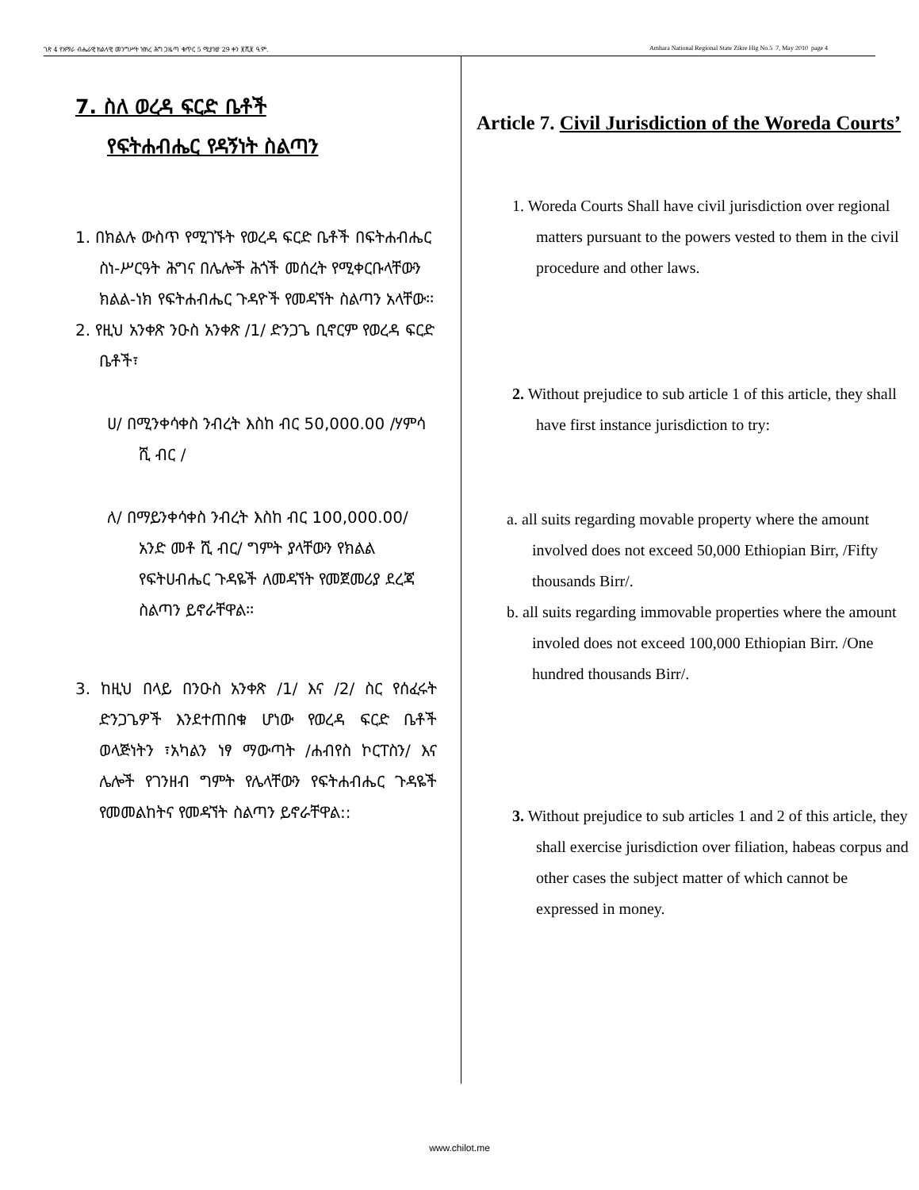ገጽ 4 የአማራ ብሔራዊ ክልላዊ መንግሥት ዝክረ ሕግ ጋዜጣ ቁጥር 5 ሚያዝያ 29 ቀን ፪ሺ፪ ዓ.ም. Amhara National Regional State Zikre Hig No.5 7, May 2010 page 4
7. ስለ ወረዳ ፍርድ ቤቶች
የፍትሐብሔር የዳኝነት ስልጣን
1. በክልሉ ውስጥ የሚገኙት የወረዳ ፍርድ ቤቶች በፍትሐብሔር ስነ-ሥርዓት ሕግና በሌሎች ሕጎች መሰረት የሚቀርቡላቸውን ክልል-ነክ የፍትሐብሔር ጉዳዮች የመዳኘት ስልጣን አላቸው፡፡
2. የዚህ አንቀጽ ንዑስ አንቀጽ /1/ ድንጋጌ ቢኖርም የወረዳ ፍርድ ቤቶች፣
ሀ/ በሚንቀሳቀስ ንብረት እስከ ብር 50,000.00 /ሃምሳ ሺ ብር /
ለ/ በማይንቀሳቀስ ንብረት እስከ ብር 100,000.00/ አንድ መቶ ሺ ብር/ ግምት ያላቸውን የክልል የፍትሀብሔር ጉዳዬች ለመዳኘት የመጀመሪያ ደረጃ ስልጣን ይኖራቸዋል፡፡
3. ከዚህ በላይ በንዑስ አንቀጽ /1/ እና /2/ ስር የሰፈሩት ድንጋጌዎች እንደተጠበቁ ሆነው የወረዳ ፍርድ ቤቶች ወላጅነትን ፣አካልን ነፃ ማውጣት /ሐብየስ ኮርፐስን/ እና ሌሎች የገንዘብ ግምት የሌላቸውን የፍትሐብሔር ጉዳዬች የመመልከትና የመዳኘት ስልጣን ይኖራቸዋል::
Article 7. Civil Jurisdiction of the Woreda Courts’
1. Woreda Courts Shall have civil jurisdiction over regional matters pursuant to the powers vested to them in the civil procedure and other laws.
2. Without prejudice to sub article 1 of this article, they shall have first instance jurisdiction to try:
a. all suits regarding movable property where the amount involved does not exceed 50,000 Ethiopian Birr, /Fifty thousands Birr/.
b. all suits regarding immovable properties where the amount involed does not exceed 100,000 Ethiopian Birr. /One hundred thousands Birr/.
3. Without prejudice to sub articles 1 and 2 of this article, they shall exercise jurisdiction over filiation, habeas corpus and other cases the subject matter of which cannot be expressed in money.
www.chilot.me